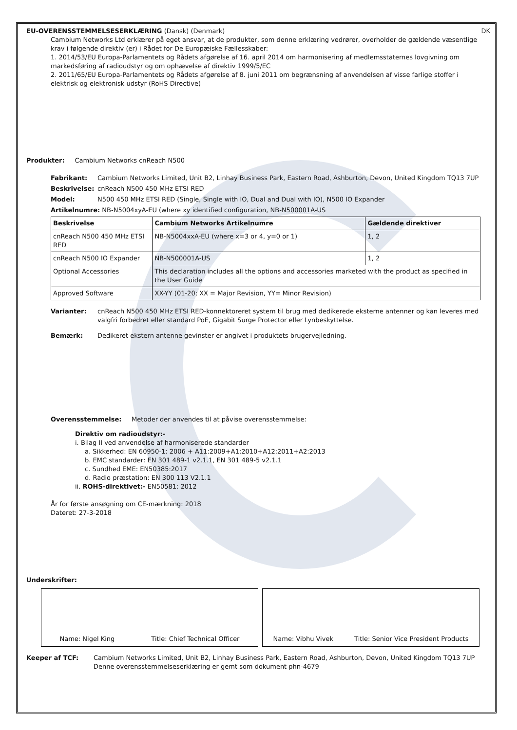DK
EU-OVERENSSTEMMELSESERKLÆRING (Dansk) (Denmark)
Cambium Networks Ltd erklærer på eget ansvar, at de produkter, som denne erklæring vedrører, overholder de gældende væsentlige krav i følgende direktiv (er) i Rådet for De Europæiske Fællesskaber:
1. 2014/53/EU Europa-Parlamentets og Rådets afgørelse af 16. april 2014 om harmonisering af medlemsstaternes lovgivning om markedsføring af radioudstyr og om ophævelse af direktiv 1999/5/EC
2. 2011/65/EU Europa-Parlamentets og Rådets afgørelse af 8. juni 2011 om begrænsning af anvendelsen af visse farlige stoffer i elektrisk og elektronisk udstyr (RoHS Directive)
Produkter: Cambium Networks cnReach N500
Fabrikant: Cambium Networks Limited, Unit B2, Linhay Business Park, Eastern Road, Ashburton, Devon, United Kingdom TQ13 7UP
Beskrivelse: cnReach N500 450 MHz ETSI RED
Model: N500 450 MHz ETSI RED (Single, Single with IO, Dual and Dual with IO), N500 IO Expander
Artikelnumre: NB-N5004xyA-EU (where xy identified configuration, NB-N500001A-US
| Beskrivelse | Cambium Networks Artikelnumre | Gældende direktiver |
| --- | --- | --- |
| cnReach N500 450 MHz ETSI RED | NB-N5004xxA-EU (where x=3 or 4, y=0 or 1) | 1, 2 |
| cnReach N500 IO Expander | NB-N500001A-US | 1, 2 |
| Optional Accessories | This declaration includes all the options and accessories marketed with the product as specified in the User Guide | |
| Approved Software | XX-YY (01-20; XX = Major Revision, YY= Minor Revision) | |
Varianter: cnReach N500 450 MHz ETSI RED-konnektoreret system til brug med dedikerede eksterne antenner og kan leveres med valgfri forbedret eller standard PoE, Gigabit Surge Protector eller Lynbeskyttelse.
Bemærk: Dedikeret ekstern antenne gevinster er angivet i produktets brugervejledning.
Overensstemmelse: Metoder der anvendes til at påvise overensstemmelse:
Direktiv om radioudstyr:-
i. Bilag II ved anvendelse af harmoniserede standarder
a. Sikkerhed: EN 60950-1: 2006 + A11:2009+A1:2010+A12:2011+A2:2013
b. EMC standarder: EN 301 489-1 v2.1.1, EN 301 489-5 v2.1.1
c. Sundhed EME: EN50385:2017
d. Radio præstation: EN 300 113 V2.1.1
ii. ROHS-direktivet:- EN50581: 2012
År for første ansøgning om CE-mærkning: 2018
Dateret: 27-3-2018
Underskrifter:
Name: Nigel King Title: Chief Technical Officer Name: Vibhu Vivek Title: Senior Vice President Products
Keeper af TCF: Cambium Networks Limited, Unit B2, Linhay Business Park, Eastern Road, Ashburton, Devon, United Kingdom TQ13 7UP
Denne overensstemmelseserklæring er gemt som dokument phn-4679